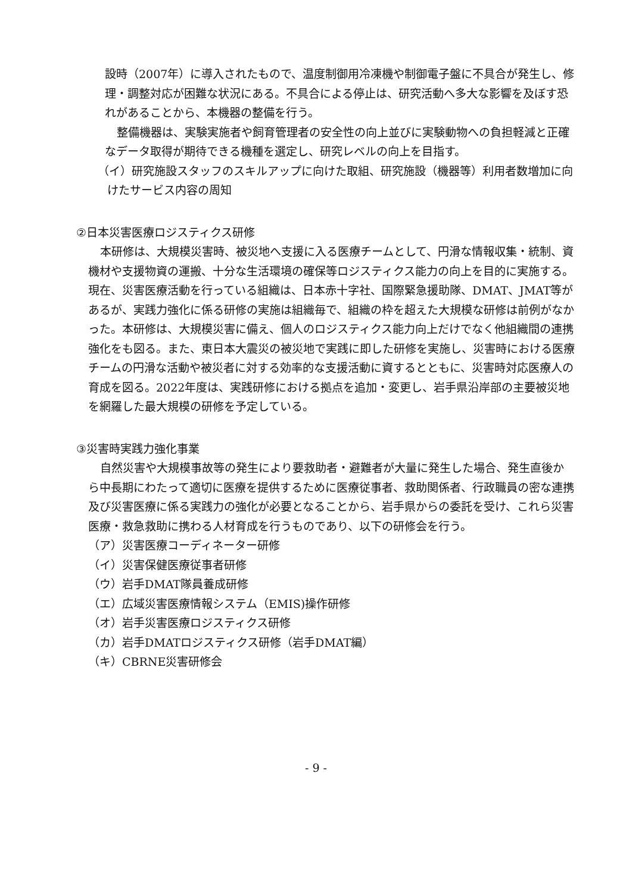設時（2007年）に導入されたもので、温度制御用冷凍機や制御電子盤に不具合が発生し、修理・調整対応が困難な状況にある。不具合による停止は、研究活動へ多大な影響を及ぼす恐れがあることから、本機器の整備を行う。
整備機器は、実験実施者や飼育管理者の安全性の向上並びに実験動物への負担軽減と正確なデータ取得が期待できる機種を選定し、研究レベルの向上を目指す。
（イ）研究施設スタッフのスキルアップに向けた取組、研究施設（機器等）利用者数増加に向けたサービス内容の周知
②日本災害医療ロジスティクス研修
本研修は、大規模災害時、被災地へ支援に入る医療チームとして、円滑な情報収集・統制、資機材や支援物資の運搬、十分な生活環境の確保等ロジスティクス能力の向上を目的に実施する。現在、災害医療活動を行っている組織は、日本赤十字社、国際緊急援助隊、DMAT、JMAT等があるが、実践力強化に係る研修の実施は組織毎で、組織の枠を超えた大規模な研修は前例がなかった。本研修は、大規模災害に備え、個人のロジスティクス能力向上だけでなく他組織間の連携強化をも図る。また、東日本大震災の被災地で実践に即した研修を実施し、災害時における医療チームの円滑な活動や被災者に対する効率的な支援活動に資するとともに、災害時対応医療人の育成を図る。2022年度は、実践研修における拠点を追加・変更し、岩手県沿岸部の主要被災地を網羅した最大規模の研修を予定している。
③災害時実践力強化事業
自然災害や大規模事故等の発生により要救助者・避難者が大量に発生した場合、発生直後から中長期にわたって適切に医療を提供するために医療従事者、救助関係者、行政職員の密な連携及び災害医療に係る実践力の強化が必要となることから、岩手県からの委託を受け、これら災害医療・救急救助に携わる人材育成を行うものであり、以下の研修会を行う。
（ア）災害医療コーディネーター研修
（イ）災害保健医療従事者研修
（ウ）岩手DMAT隊員養成研修
（エ）広域災害医療情報システム（EMIS)操作研修
（オ）岩手災害医療ロジスティクス研修
（カ）岩手DMATロジスティクス研修（岩手DMAT編）
（キ）CBRNE災害研修会
- 9 -